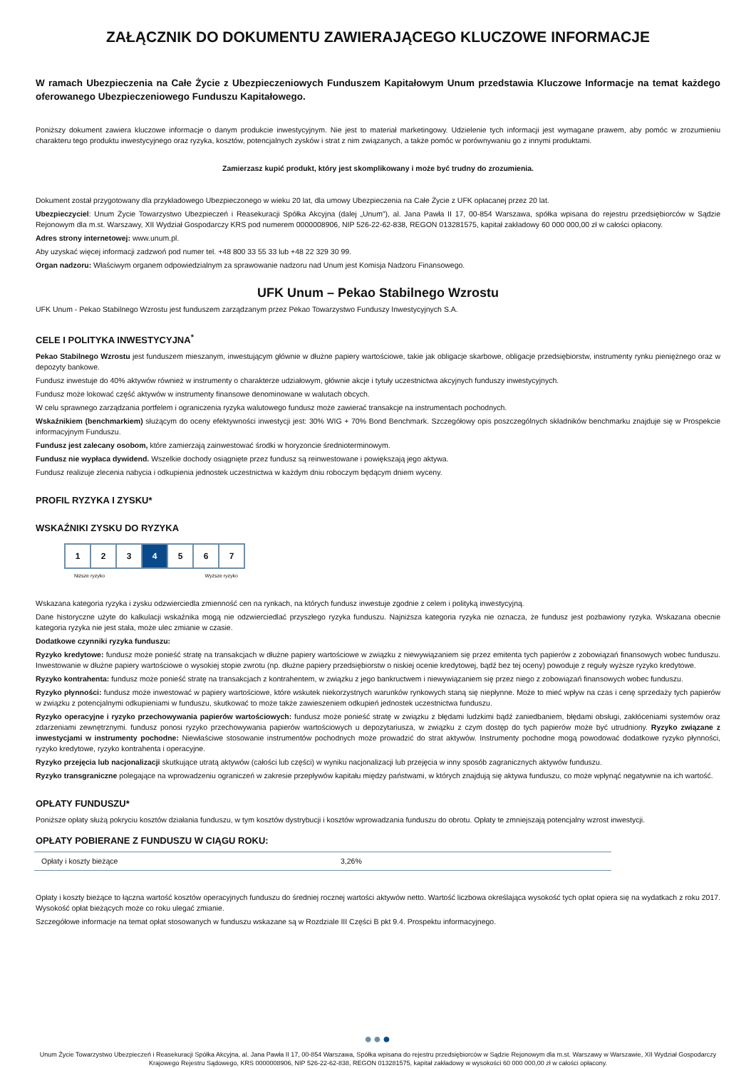ZAŁĄCZNIK DO DOKUMENTU ZAWIERAJĄCEGO KLUCZOWE INFORMACJE
W ramach Ubezpieczenia na Całe Życie z Ubezpieczeniowych Funduszem Kapitałowym Unum przedstawia Kluczowe Informacje na temat każdego oferowanego Ubezpieczeniowego Funduszu Kapitałowego.
Poniższy dokument zawiera kluczowe informacje o danym produkcie inwestycyjnym. Nie jest to materiał marketingowy. Udzielenie tych informacji jest wymagane prawem, aby pomóc w zrozumieniu charakteru tego produktu inwestycyjnego oraz ryzyka, kosztów, potencjalnych zysków i strat z nim związanych, a także pomóc w porównywaniu go z innymi produktami.
Zamierzasz kupić produkt, który jest skomplikowany i może być trudny do zrozumienia.
Dokument został przygotowany dla przykładowego Ubezpieczonego w wieku 20 lat, dla umowy Ubezpieczenia na Całe Życie z UFK opłacanej przez 20 lat.
Ubezpieczyciel: Unum Życie Towarzystwo Ubezpieczeń i Reasekuracji Spółka Akcyjna (dalej „Unum”), al. Jana Pawła II 17, 00-854 Warszawa, spółka wpisana do rejestru przedsiębiorców w Sądzie Rejonowym dla m.st. Warszawy, XII Wydział Gospodarczy KRS pod numerem 0000008906, NIP 526-22-62-838, REGON 013281575, kapitał zakładowy 60 000 000,00 zł w całości opłacony.
Adres strony internetowej: www.unum.pl.
Aby uzyskać więcej informacji zadzwoń pod numer tel. +48 800 33 55 33 lub +48 22 329 30 99.
Organ nadzoru: Właściwym organem odpowiedzialnym za sprawowanie nadzoru nad Unum jest Komisja Nadzoru Finansowego.
UFK Unum – Pekao Stabilnego Wzrostu
UFK Unum - Pekao Stabilnego Wzrostu jest funduszem zarządzanym przez Pekao Towarzystwo Funduszy Inwestycyjnych S.A.
CELE I POLITYKA INWESTYCYJNA<sup>*</sup>
Pekao Stabilnego Wzrostu jest funduszem mieszanym, inwestującym głównie w dłużne papiery wartościowe, takie jak obligacje skarbowe, obligacje przedsiębiorstw, instrumenty rynku pieniężnego oraz w depozyty bankowe.
Fundusz inwestuje do 40% aktywów również w instrumenty o charakterze udziałowym, głównie akcje i tytuły uczestnictwa akcyjnych funduszy inwestycyjnych.
Fundusz może lokować część aktywów w instrumenty finansowe denominowane w walutach obcych.
W celu sprawnego zarządzania portfelem i ograniczenia ryzyka walutowego fundusz może zawierać transakcje na instrumentach pochodnych.
Wskaźnikiem (benchmarkiem) służącym do oceny efektywności inwestycji jest: 30% WIG + 70% Bond Benchmark. Szczegółowy opis poszczególnych składników benchmarku znajduje się w Prospekcie informacyjnym Funduszu.
Fundusz jest zalecany osobom, które zamierzają zainwestować środki w horyzoncie średnioterminowym.
Fundusz nie wypłaca dywidend. Wszelkie dochody osiągnięte przez fundusz są reinwestowane i powiększają jego aktywa.
Fundusz realizuje zlecenia nabycia i odkupienia jednostek uczestnictwa w każdym dniu roboczym będącym dniem wyceny.
PROFIL RYZYKA I ZYSKU*
WSKAŹNIKI ZYSKU DO RYZYKA
| 1 | 2 | 3 | 4 | 5 | 6 | 7 |
Niższe ryzyko Wyższe ryzyko
Wskazana kategoria ryzyka i zysku odzwierciedla zmienność cen na rynkach, na których fundusz inwestuje zgodnie z celem i polityką inwestycyjną.
Dane historyczne użyte do kalkulacji wskaźnika mogą nie odzwierciedlać przyszłego ryzyka funduszu. Najniższa kategoria ryzyka nie oznacza, że fundusz jest pozbawiony ryzyka. Wskazana obecnie kategoria ryzyka nie jest stała, może ulec zmianie w czasie.
Dodatkowe czynniki ryzyka funduszu:
Ryzyko kredytowe: fundusz może ponieść stratę na transakcjach w dłużne papiery wartościowe w związku z niewywiązaniem się przez emitenta tych papierów z zobowiązań finansowych wobec funduszu. Inwestowanie w dłużne papiery wartościowe o wysokiej stopie zwrotu (np. dłużne papiery przedsiębiorstw o niskiej ocenie kredytowej, bądź bez tej oceny) powoduje z reguły wyższe ryzyko kredytowe.
Ryzyko kontrahenta: fundusz może ponieść stratę na transakcjach z kontrahentem, w związku z jego bankructwem i niewywiązaniem się przez niego z zobowiązań finansowych wobec funduszu.
Ryzyko płynności: fundusz może inwestować w papiery wartościowe, które wskutek niekorzystnych warunków rynkowych staną się niepłynne. Może to mieć wpływ na czas i cenę sprzedaży tych papierów w związku z potencjalnymi odkupieniami w funduszu, skutkować to może także zawieszeniem odkupień jednostek uczestnictwa funduszu.
Ryzyko operacyjne i ryzyko przechowywania papierów wartościowych: fundusz może ponieść stratę w związku z błędami ludzkimi bądź zaniedbaniem, błędami obsługi, zakłóceniami systemów oraz zdarzeniami zewnętrznymi. fundusz ponosi ryzyko przechowywania papierów wartościowych u depozytariusza, w związku z czym dostęp do tych papierów może być utrudniony. Ryzyko związane z inwestycjami w instrumenty pochodne: Niewłaściwe stosowanie instrumentów pochodnych może prowadzić do strat aktywów. Instrumenty pochodne mogą powodować dodatkowe ryzyko płynności, ryzyko kredytowe, ryzyko kontrahenta i operacyjne.
Ryzyko przejęcia lub nacjonalizacji skutkujące utratą aktywów (całości lub części) w wyniku nacjonalizacji lub przejęcia w inny sposób zagranicznych aktywów funduszu.
Ryzyko transgraniczne polegające na wprowadzeniu ograniczeń w zakresie przepływów kapitału między państwami, w których znajdują się aktywa funduszu, co może wpłynąć negatywnie na ich wartość.
OPŁATY FUNDUSZU*
Poniższe opłaty służą pokryciu kosztów działania funduszu, w tym kosztów dystrybucji i kosztów wprowadzania funduszu do obrotu. Opłaty te zmniejszają potencjalny wzrost inwestycji.
OPŁATY POBIERANE Z FUNDUSZU W CIĄGU ROKU:
| Opłaty i koszty bieżące | 3,26% |
Opłaty i koszty bieżące to łączna wartość kosztów operacyjnych funduszu do średniej rocznej wartości aktywów netto. Wartość liczbowa określająca wysokość tych opłat opiera się na wydatkach z roku 2017. Wysokość opłat bieżących może co roku ulegać zmianie.
Szczegółowe informacje na temat opłat stosowanych w funduszu wskazane są w Rozdziale III Części B pkt 9.4. Prospektu informacyjnego.
●●●
Unum Życie Towarzystwo Ubezpieczeń i Reasekuracji Spółka Akcyjna, al. Jana Pawła II 17, 00-854 Warszawa, Spółka wpisana do rejestru przedsiębiorców w Sądzie Rejonowym dla m.st. Warszawy w Warszawie, XII Wydział Gospodarczy Krajowego Rejestru Sądowego, KRS 0000008906, NIP 526-22-62-838, REGON 013281575, kapitał zakładowy w wysokości 60 000 000,00 zł w całości opłacony.